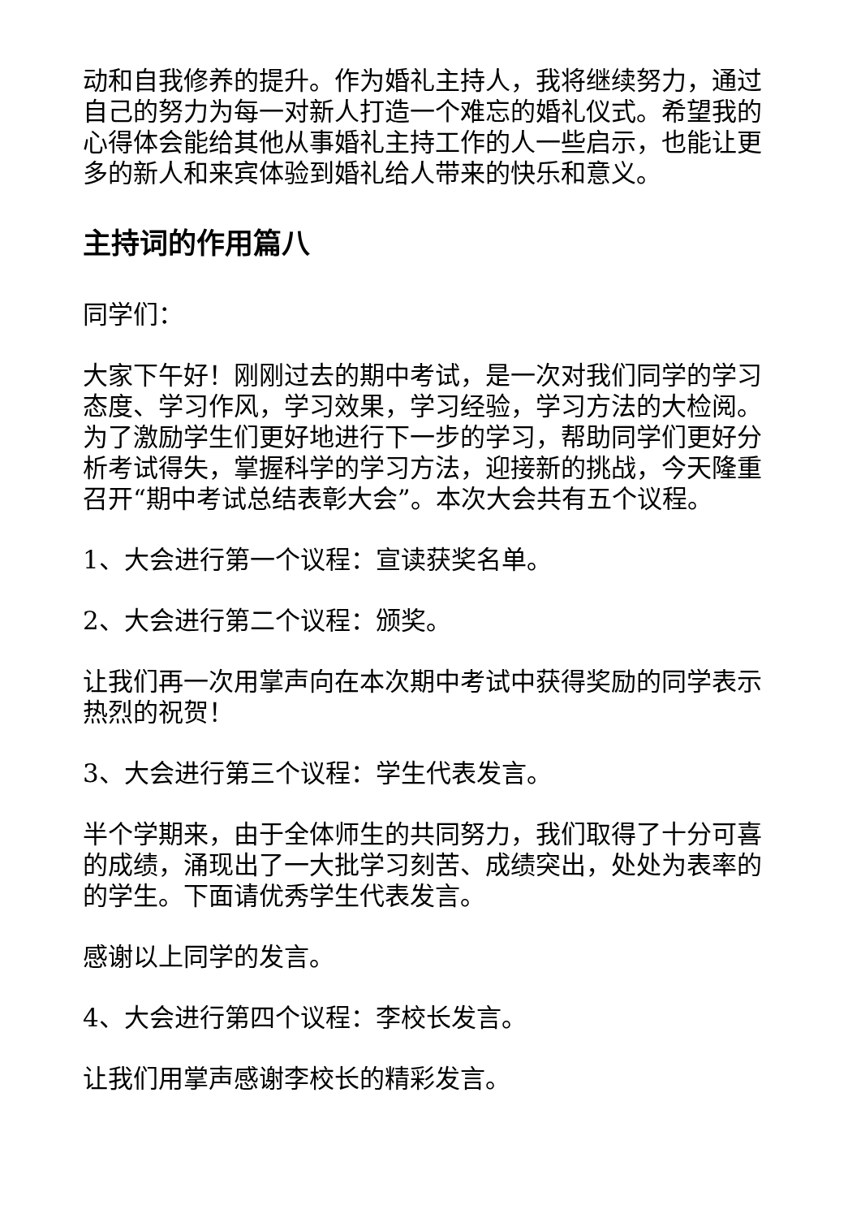动和自我修养的提升。作为婚礼主持人，我将继续努力，通过自己的努力为每一对新人打造一个难忘的婚礼仪式。希望我的心得体会能给其他从事婚礼主持工作的人一些启示，也能让更多的新人和来宾体验到婚礼给人带来的快乐和意义。
主持词的作用篇八
同学们：
大家下午好！刚刚过去的期中考试，是一次对我们同学的学习态度、学习作风，学习效果，学习经验，学习方法的大检阅。为了激励学生们更好地进行下一步的学习，帮助同学们更好分析考试得失，掌握科学的学习方法，迎接新的挑战，今天隆重召开“期中考试总结表彰大会”。本次大会共有五个议程。
1、大会进行第一个议程：宣读获奖名单。
2、大会进行第二个议程：颁奖。
让我们再一次用掌声向在本次期中考试中获得奖励的同学表示热烈的祝贺！
3、大会进行第三个议程：学生代表发言。
半个学期来，由于全体师生的共同努力，我们取得了十分可喜的成绩，涌现出了一大批学习刻苦、成绩突出，处处为表率的的学生。下面请优秀学生代表发言。
感谢以上同学的发言。
4、大会进行第四个议程：李校长发言。
让我们用掌声感谢李校长的精彩发言。